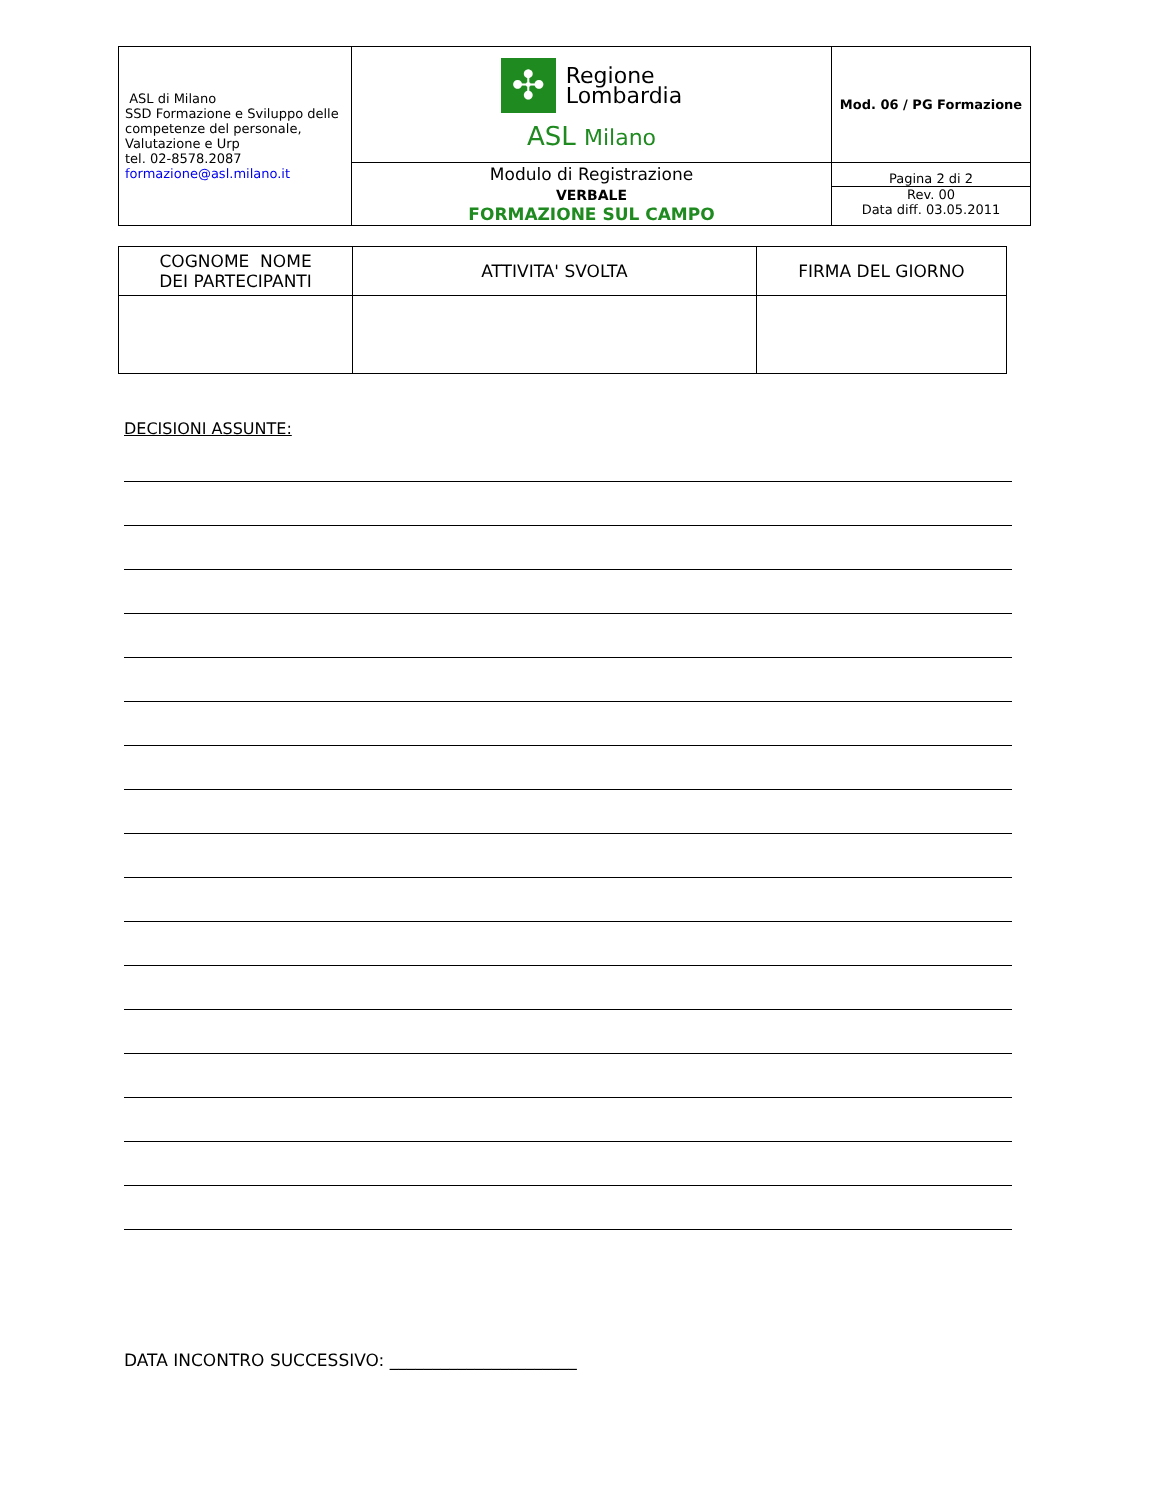| ASL di Milano SSD Formazione e Sviluppo delle competenze del personale, Valutazione e Urp tel. 02-8578.2087 formazione@asl.milano.it | ✣ Regione Lombardia ASL Milano | Mod. 06 / PG Formazione |
| | Modulo di Registrazione VERBALE FORMAZIONE SUL CAMPO | Pagina 2 di 2 Rev. 00 Data diff. 03.05.2011 |
| COGNOME NOME DEI PARTECIPANTI | ATTIVITA' SVOLTA | FIRMA DEL GIORNO |
| --- | --- | --- |
DECISIONI ASSUNTE:
DATA INCONTRO SUCCESSIVO: ______________________